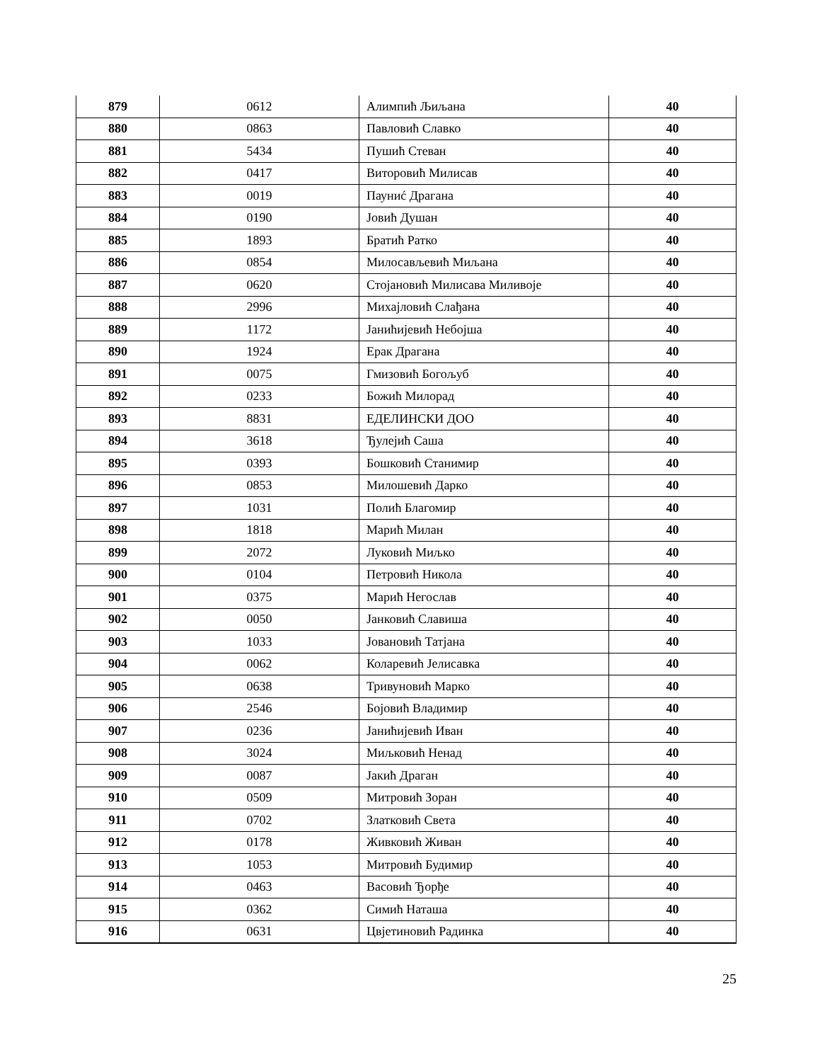| 879 | 0612 | Алимпић Љиљана | 40 |
| 880 | 0863 | Павловић Славко | 40 |
| 881 | 5434 | Пушић Стеван | 40 |
| 882 | 0417 | Виторовић Милисав | 40 |
| 883 | 0019 | Пауниć Драгана | 40 |
| 884 | 0190 | Јовић Душан | 40 |
| 885 | 1893 | Братић Ратко | 40 |
| 886 | 0854 | Милосављевић Миљана | 40 |
| 887 | 0620 | Стојановић Милисава Миливоје | 40 |
| 888 | 2996 | Михајловић Слађана | 40 |
| 889 | 1172 | Јанићијевић Небојша | 40 |
| 890 | 1924 | Ерак Драгана | 40 |
| 891 | 0075 | Гмизовић Богољуб | 40 |
| 892 | 0233 | Божић Милорад | 40 |
| 893 | 8831 | ЕДЕЛИНСКИ ДОО | 40 |
| 894 | 3618 | Ђулејић Саша | 40 |
| 895 | 0393 | Бошковић Станимир | 40 |
| 896 | 0853 | Милошевић Дарко | 40 |
| 897 | 1031 | Полић Благомир | 40 |
| 898 | 1818 | Марић Милан | 40 |
| 899 | 2072 | Луковић Миљко | 40 |
| 900 | 0104 | Петровић Никола | 40 |
| 901 | 0375 | Марић Негослав | 40 |
| 902 | 0050 | Јанковић Славиша | 40 |
| 903 | 1033 | Јовановић Татјана | 40 |
| 904 | 0062 | Коларевић Јелисавка | 40 |
| 905 | 0638 | Тривуновић Марко | 40 |
| 906 | 2546 | Бојовић Владимир | 40 |
| 907 | 0236 | Јанићијевић Иван | 40 |
| 908 | 3024 | Миљковић Ненад | 40 |
| 909 | 0087 | Јакић Драган | 40 |
| 910 | 0509 | Митровић Зоран | 40 |
| 911 | 0702 | Златковић Света | 40 |
| 912 | 0178 | Живковић Живан | 40 |
| 913 | 1053 | Митровић Будимир | 40 |
| 914 | 0463 | Васовић Ђорђе | 40 |
| 915 | 0362 | Симић Наташа | 40 |
| 916 | 0631 | Цвјетиновић Радинка | 40 |
25